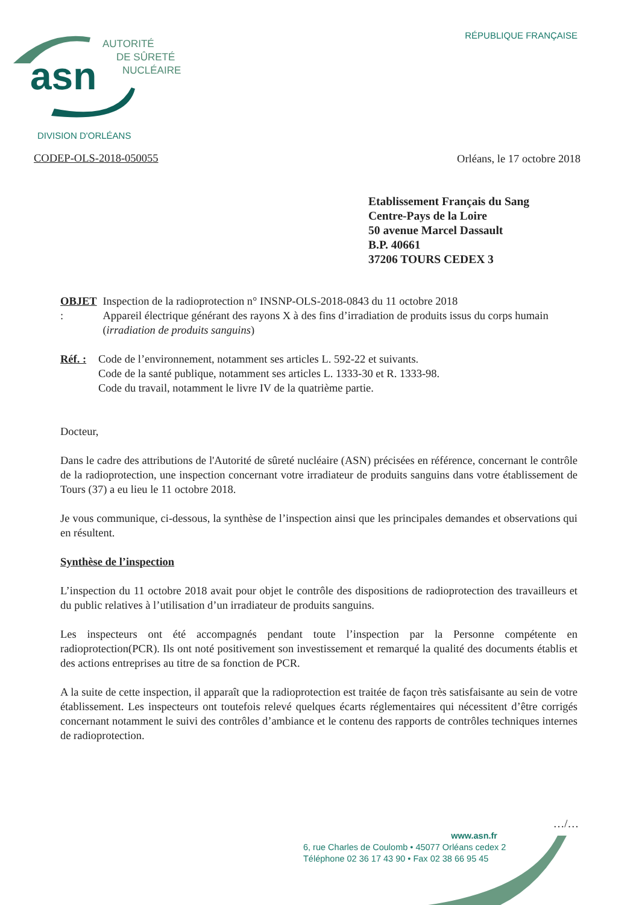asn
AUTORITÉ
DE SÛRETÉ
NUCLÉAIRE
RÉPUBLIQUE FRANÇAISE
DIVISION D'ORLÉANS
CODEP-OLS-2018-050055 Orléans, le 17 octobre 2018
Etablissement Français du Sang
Centre-Pays de la Loire
50 avenue Marcel Dassault
B.P. 40661
37206 TOURS CEDEX 3
OBJET : Inspection de la radioprotection n° INSNP-OLS-2018-0843 du 11 octobre 2018
Appareil électrique générant des rayons X à des fins d’irradiation de produits issus du corps humain (irradiation de produits sanguins)
Réf. :
Code de l’environnement, notamment ses articles L. 592-22 et suivants.
Code de la santé publique, notamment ses articles L. 1333-30 et R. 1333-98.
Code du travail, notamment le livre IV de la quatrième partie.
Docteur,
Dans le cadre des attributions de l'Autorité de sûreté nucléaire (ASN) précisées en référence, concernant le contrôle de la radioprotection, une inspection concernant votre irradiateur de produits sanguins dans votre établissement de Tours (37) a eu lieu le 11 octobre 2018.
Je vous communique, ci-dessous, la synthèse de l’inspection ainsi que les principales demandes et observations qui en résultent.
Synthèse de l’inspection
L’inspection du 11 octobre 2018 avait pour objet le contrôle des dispositions de radioprotection des travailleurs et du public relatives à l’utilisation d’un irradiateur de produits sanguins.
Les inspecteurs ont été accompagnés pendant toute l’inspection par la Personne compétente en radioprotection(PCR). Ils ont noté positivement son investissement et remarqué la qualité des documents établis et des actions entreprises au titre de sa fonction de PCR.
A la suite de cette inspection, il apparaît que la radioprotection est traitée de façon très satisfaisante au sein de votre établissement. Les inspecteurs ont toutefois relevé quelques écarts réglementaires qui nécessitent d’être corrigés concernant notamment le suivi des contrôles d’ambiance et le contenu des rapports de contrôles techniques internes de radioprotection.
…/…
www.asn.fr
6, rue Charles de Coulomb • 45077 Orléans cedex 2
Téléphone 02 36 17 43 90 • Fax 02 38 66 95 45